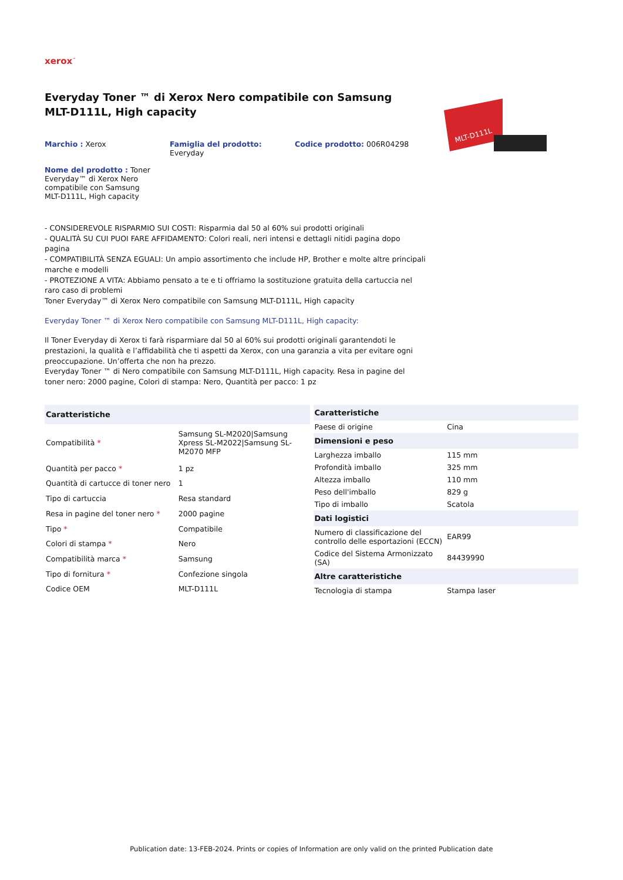xerox<sup>™</sup>
Everyday Toner ™ di Xerox Nero compatibile con Samsung MLT-D111L, High capacity
Marchio : Xerox Famiglia del prodotto:
Everyday
Codice prodotto: 006R04298
Nome del prodotto : Toner Everyday™ di Xerox Nero compatibile con Samsung MLT-D111L, High capacity
MLT-D111L
- CONSIDEREVOLE RISPARMIO SUI COSTI: Risparmia dal 50 al 60% sui prodotti originali
- QUALITÀ SU CUI PUOI FARE AFFIDAMENTO: Colori reali, neri intensi e dettagli nitidi pagina dopo pagina
- COMPATIBILITÀ SENZA EGUALI: Un ampio assortimento che include HP, Brother e molte altre principali marche e modelli
- PROTEZIONE A VITA: Abbiamo pensato a te e ti offriamo la sostituzione gratuita della cartuccia nel raro caso di problemi
Toner Everyday™ di Xerox Nero compatibile con Samsung MLT-D111L, High capacity
Everyday Toner ™ di Xerox Nero compatibile con Samsung MLT-D111L, High capacity:
Il Toner Everyday di Xerox ti farà risparmiare dal 50 al 60% sui prodotti originali garantendoti le prestazioni, la qualità e l’affidabilità che ti aspetti da Xerox, con una garanzia a vita per evitare ogni preoccupazione. Un’offerta che non ha prezzo.
Everyday Toner ™ di Nero compatibile con Samsung MLT-D111L, High capacity. Resa in pagine del toner nero: 2000 pagine, Colori di stampa: Nero, Quantità per pacco: 1 pz
| Caratteristiche | |
| --- | --- |
| Compatibilità * | Samsung SL-M2020/Samsung Xpress SL-M2022/Samsung SL-M2070 MFP |
| Quantità per pacco * | 1 pz |
| Quantità di cartucce di toner nero | 1 |
| Tipo di cartuccia | Resa standard |
| Resa in pagine del toner nero * | 2000 pagine |
| Tipo * | Compatibile |
| Colori di stampa * | Nero |
| Compatibilità marca * | Samsung |
| Tipo di fornitura * | Confezione singola |
| Codice OEM | MLT-D111L |
| Caratteristiche | |
| --- | --- |
| Paese di origine | Cina |
| Dimensioni e peso | |
| Larghezza imballo | 115 mm |
| Profondità imballo | 325 mm |
| Altezza imballo | 110 mm |
| Peso dell'imballo | 829 g |
| Tipo di imballo | Scatola |
| Dati logistici | |
| Numero di classificazione del controllo delle esportazioni (ECCN) | EAR99 |
| Codice del Sistema Armonizzato (SA) | 84439990 |
| Altre caratteristiche | |
| Tecnologia di stampa | Stampa laser |
Publication date: 13-FEB-2024. Prints or copies of Information are only valid on the printed Publication date